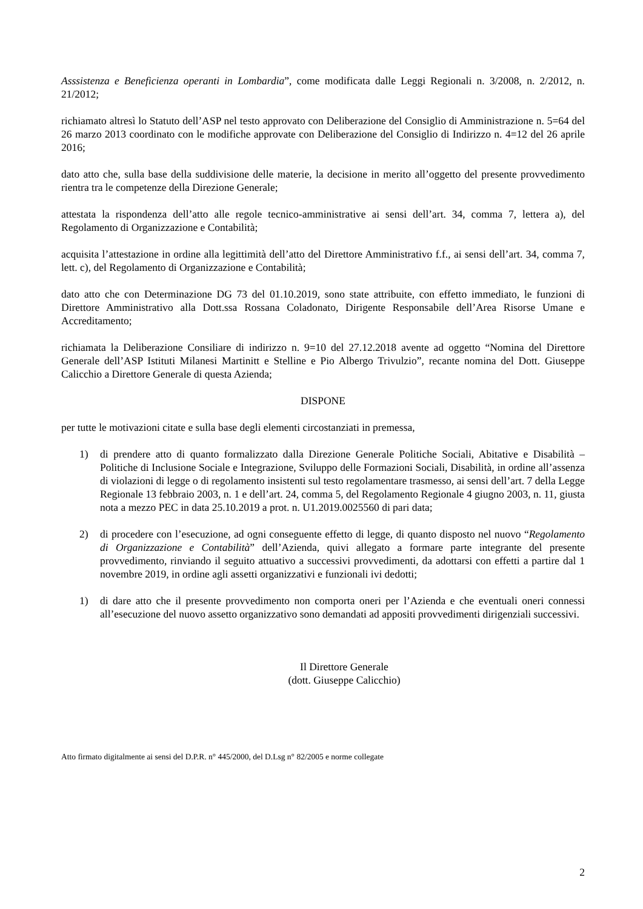Asssistenza e Beneficienza operanti in Lombardia”, come modificata dalle Leggi Regionali n. 3/2008, n. 2/2012, n. 21/2012;
richiamato altresì lo Statuto dell’ASP nel testo approvato con Deliberazione del Consiglio di Amministrazione n. 5=64 del 26 marzo 2013 coordinato con le modifiche approvate con Deliberazione del Consiglio di Indirizzo n. 4=12 del 26 aprile 2016;
dato atto che, sulla base della suddivisione delle materie, la decisione in merito all’oggetto del presente provvedimento rientra tra le competenze della Direzione Generale;
attestata la rispondenza dell’atto alle regole tecnico-amministrative ai sensi dell’art. 34, comma 7, lettera a), del Regolamento di Organizzazione e Contabilità;
acquisita l’attestazione in ordine alla legittimità dell’atto del Direttore Amministrativo f.f., ai sensi dell’art. 34, comma 7, lett. c), del Regolamento di Organizzazione e Contabilità;
dato atto che con Determinazione DG 73 del 01.10.2019, sono state attribuite, con effetto immediato, le funzioni di Direttore Amministrativo alla Dott.ssa Rossana Coladonato, Dirigente Responsabile dell’Area Risorse Umane e Accreditamento;
richiamata la Deliberazione Consiliare di indirizzo n. 9=10 del 27.12.2018 avente ad oggetto “Nomina del Direttore Generale dell’ASP Istituti Milanesi Martinitt e Stelline e Pio Albergo Trivulzio”, recante nomina del Dott. Giuseppe Calicchio a Direttore Generale di questa Azienda;
DISPONE
per tutte le motivazioni citate e sulla base degli elementi circostanziati in premessa,
1) di prendere atto di quanto formalizzato dalla Direzione Generale Politiche Sociali, Abitative e Disabilità – Politiche di Inclusione Sociale e Integrazione, Sviluppo delle Formazioni Sociali, Disabilità, in ordine all’assenza di violazioni di legge o di regolamento insistenti sul testo regolamentare trasmesso, ai sensi dell’art. 7 della Legge Regionale 13 febbraio 2003, n. 1 e dell’art. 24, comma 5, del Regolamento Regionale 4 giugno 2003, n. 11, giusta nota a mezzo PEC in data 25.10.2019 a prot. n. U1.2019.0025560 di pari data;
2) di procedere con l’esecuzione, ad ogni conseguente effetto di legge, di quanto disposto nel nuovo “Regolamento di Organizzazione e Contabilità” dell’Azienda, quivi allegato a formare parte integrante del presente provvedimento, rinviando il seguito attuativo a successivi provvedimenti, da adottarsi con effetti a partire dal 1 novembre 2019, in ordine agli assetti organizzativi e funzionali ivi dedotti;
1) di dare atto che il presente provvedimento non comporta oneri per l’Azienda e che eventuali oneri connessi all’esecuzione del nuovo assetto organizzativo sono demandati ad appositi provvedimenti dirigenziali successivi.
Il Direttore Generale
(dott. Giuseppe Calicchio)
Atto firmato digitalmente ai sensi del D.P.R. n° 445/2000, del D.Lsg n° 82/2005 e norme collegate
2